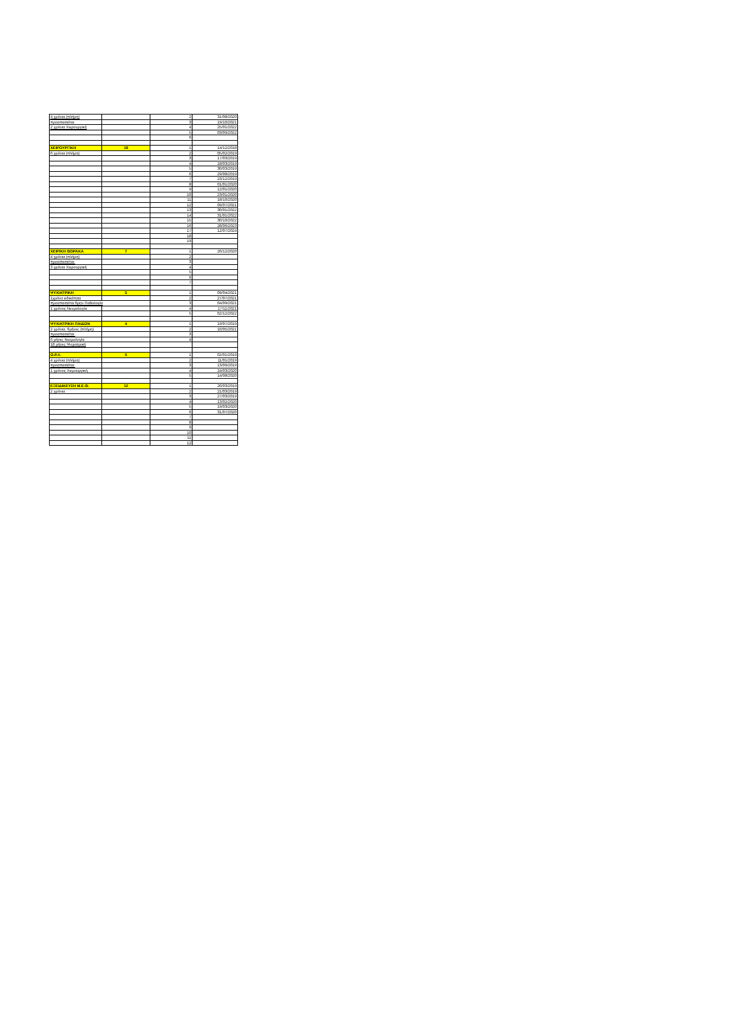| 4 χρόνια (πλήρη) | | 2 | 31/08/2020 |
| προαπαιτείται: | | 3 | 19/10/2021 |
| 2 χρόνια Χειρουργική | | 4 | 25/01/2022 |
| | | 5 | 03/09/2022 |
| | | 6 | |
| ΧΕΙΡΟΥΡΓΙΚΗ | 19 | 1 | 14/12/2018 |
| 6 χρόνια (πλήρη) | | 2 | 05/02/2019 |
| | | 3 | 17/03/2019 |
| | | 4 | 18/03/2019 |
| | | 5 | 30/03/2019 |
| | | 6 | 29/08/2019 |
| | | 7 | 23/12/2019 |
| | | 8 | 01/01/2020 |
| | | 9 | 12/01/2020 |
| | | 10 | 23/01/2020 |
| | | 11 | 18/10/2020 |
| | | 12 | 09/07/2021 |
| | | 13 | 30/01/2022 |
| | | 14 | 31/01/2022 |
| | | 15 | 30/10/2022 |
| | | 16 | 28/06/2023 |
| | | 17 | 12/07/2024 |
| | | 18 | |
| | | 19 | |
| ΧΕΙΡ/ΚΗ ΘΩΡΑΚΑ | 7 | 1 | 20/12/2020 |
| 4 χρόνια (πλήρη) | | 2 | |
| προαπαιτείται: | | 3 | |
| 3 χρόνια Χειρουργική | | 4 | |
| | | 5 | |
| | | 6 | |
| | | 7 | |
| ΨΥΧΙΑΤΡΙΚΗ | 5 | 1 | 09/04/2021 |
| 1χρόνο ειδικότητα | | 2 | 27/07/2021 |
| προαπαιτείται:6μην.Παθολογία | | 3 | 04/09/2021 |
| 1 χρόνος Νευρολογία | | 4 | 17/11/2021 |
| | | 5 | 02/12/2022 |
| ΨΥΧΙΑΤΡΙΚΗ ΠΑΙΔΩΝ | 4 | 1 | 19/07/2019 |
| 2 χρόνια, 6μήνες (πλήρη) | | 2 | 10/05/2021 |
| προαπαιτείται: | | 3 | |
| 6 μήνες Νευρολογία | | 4 | |
| 18 μήνες Ψυχιατρική | | | |
| Ω.Ρ.Λ. | 5 | 1 | 02/01/2019 |
| 4 χρόνια (πλήρη) | | 2 | 11/01/2019 |
| προαπαιτείται: | | 3 | 13/09/2019 |
| 1 χρόνος Χειρουργική | | 4 | 24/03/2020 |
| | | 5 | 14/08/2020 |
| ΕΞΕΙΔΙΚΕΥΣΗ Μ.Ε.Θ. | 12 | 1 | 20/03/2019 |
| 2 χρόνια | | 2 | 21/03/2019 |
| | | 3 | 27/03/2019 |
| | | 4 | 13/02/2020 |
| | | 5 | 19/03/2020 |
| | | 6 | 31/07/2020 |
| | | 7 | |
| | | 8 | |
| | | 9 | |
| | | 10 | |
| | | 11 | |
| | | 12 | |